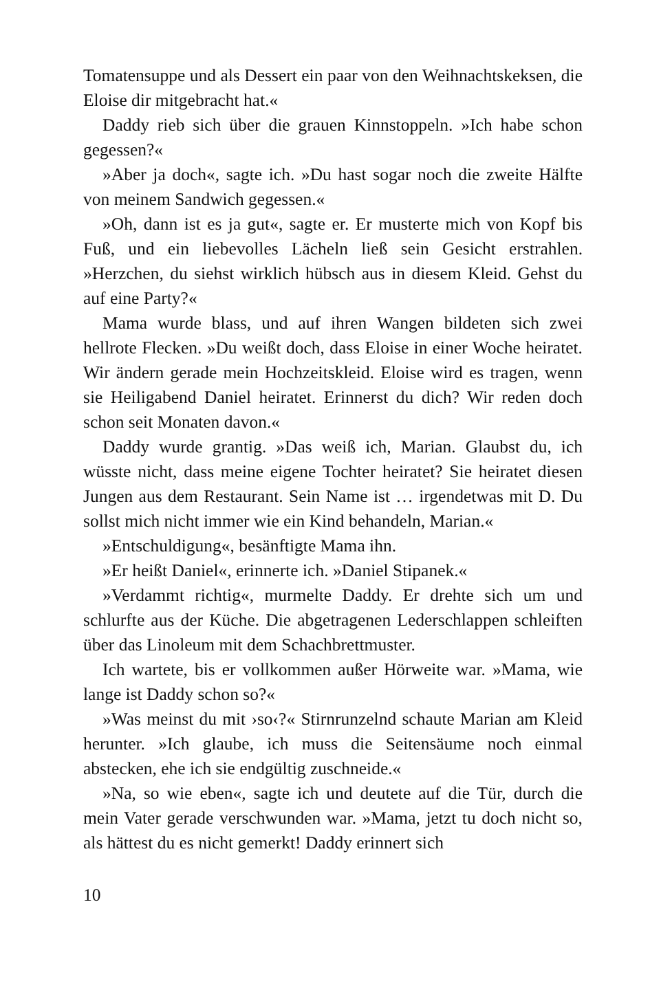Tomatensuppe und als Dessert ein paar von den Weihnachtskek­sen, die Eloise dir mitgebracht hat.«
Daddy rieb sich über die grauen Kinnstoppeln. »Ich habe schon gegessen?«
»Aber ja doch«, sagte ich. »Du hast sogar noch die zweite Hälfte von meinem Sandwich gegessen.«
»Oh, dann ist es ja gut«, sagte er. Er musterte mich von Kopf bis Fuß, und ein liebevolles Lächeln ließ sein Gesicht erstrahlen. »Herzchen, du siehst wirklich hübsch aus in diesem Kleid. Gehst du auf eine Party?«
Mama wurde blass, und auf ihren Wangen bildeten sich zwei hellrote Flecken. »Du weißt doch, dass Eloise in einer Woche heiratet. Wir ändern gerade mein Hochzeitskleid. Eloise wird es tragen, wenn sie Heiligabend Daniel heiratet. Erinnerst du dich? Wir reden doch schon seit Monaten davon.«
Daddy wurde grantig. »Das weiß ich, Marian. Glaubst du, ich wüsste nicht, dass meine eigene Tochter heiratet? Sie heiratet die­sen Jungen aus dem Restaurant. Sein Name ist … irgendetwas mit D. Du sollst mich nicht immer wie ein Kind behandeln, Marian.«
»Entschuldigung«, besänftigte Mama ihn.
»Er heißt Daniel«, erinnerte ich. »Daniel Stipanek.«
»Verdammt richtig«, murmelte Daddy. Er drehte sich um und schlurfte aus der Küche. Die abgetragenen Lederschlappen schleiften über das Linoleum mit dem Schachbrettmuster.
Ich wartete, bis er vollkommen außer Hörweite war. »Mama, wie lange ist Daddy schon so?«
»Was meinst du mit ›so‹?« Stirnrunzelnd schaute Marian am Kleid herunter. »Ich glaube, ich muss die Seitensäume noch ein­mal abstecken, ehe ich sie endgültig zuschneide.«
»Na, so wie eben«, sagte ich und deutete auf die Tür, durch die mein Vater gerade verschwunden war. »Mama, jetzt tu doch nicht so, als hättest du es nicht gemerkt! Daddy erinnert sich
10